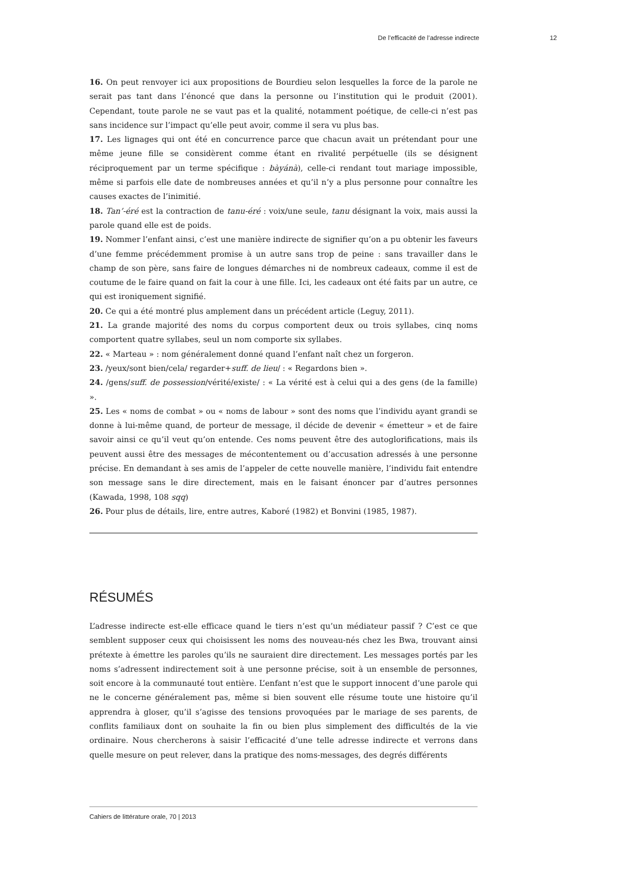De l’efficacité de l’adresse indirecte 12
16. On peut renvoyer ici aux propositions de Bourdieu selon lesquelles la force de la parole ne serait pas tant dans l’énoncé que dans la personne ou l’institution qui le produit (2001). Cependant, toute parole ne se vaut pas et la qualité, notamment poétique, de celle-ci n’est pas sans incidence sur l’impact qu’elle peut avoir, comme il sera vu plus bas.
17. Les lignages qui ont été en concurrence parce que chacun avait un prétendant pour une même jeune fille se considèrent comme étant en rivalité perpétuelle (ils se désignent réciproquement par un terme spécifique : bàyánà), celle-ci rendant tout mariage impossible, même si parfois elle date de nombreuses années et qu’il n’y a plus personne pour connaître les causes exactes de l’inimitié.
18. Tan’-éré est la contraction de tanu-éré : voix/une seule, tanu désignant la voix, mais aussi la parole quand elle est de poids.
19. Nommer l’enfant ainsi, c’est une manière indirecte de signifier qu’on a pu obtenir les faveurs d’une femme précédemment promise à un autre sans trop de peine : sans travailler dans le champ de son père, sans faire de longues démarches ni de nombreux cadeaux, comme il est de coutume de le faire quand on fait la cour à une fille. Ici, les cadeaux ont été faits par un autre, ce qui est ironiquement signifié.
20. Ce qui a été montré plus amplement dans un précédent article (Leguy, 2011).
21. La grande majorité des noms du corpus comportent deux ou trois syllabes, cinq noms comportent quatre syllabes, seul un nom comporte six syllabes.
22. « Marteau » : nom généralement donné quand l’enfant naît chez un forgeron.
23. /yeux/sont bien/cela/ regarder+suff. de lieu/ : « Regardons bien ».
24. /gens/suff. de possession/vérité/existe/ : « La vérité est à celui qui a des gens (de la famille) ».
25. Les « noms de combat » ou « noms de labour » sont des noms que l’individu ayant grandi se donne à lui-même quand, de porteur de message, il décide de devenir « émetteur » et de faire savoir ainsi ce qu’il veut qu’on entende. Ces noms peuvent être des autoglorifications, mais ils peuvent aussi être des messages de mécontentement ou d’accusation adressés à une personne précise. En demandant à ses amis de l’appeler de cette nouvelle manière, l’individu fait entendre son message sans le dire directement, mais en le faisant énoncer par d’autres personnes (Kawada, 1998, 108 sqq)
26. Pour plus de détails, lire, entre autres, Kaboré (1982) et Bonvini (1985, 1987).
RÉSUMÉS
L’adresse indirecte est-elle efficace quand le tiers n’est qu’un médiateur passif ? C’est ce que semblent supposer ceux qui choisissent les noms des nouveau-nés chez les Bwa, trouvant ainsi prétexte à émettre les paroles qu’ils ne sauraient dire directement. Les messages portés par les noms s’adressent indirectement soit à une personne précise, soit à un ensemble de personnes, soit encore à la communauté tout entière. L’enfant n’est que le support innocent d’une parole qui ne le concerne généralement pas, même si bien souvent elle résume toute une histoire qu’il apprendra à gloser, qu’il s’agisse des tensions provoquées par le mariage de ses parents, de conflits familiaux dont on souhaite la fin ou bien plus simplement des difficultés de la vie ordinaire. Nous chercherons à saisir l’efficacité d’une telle adresse indirecte et verrons dans quelle mesure on peut relever, dans la pratique des noms-messages, des degrés différents
Cahiers de littérature orale, 70 | 2013